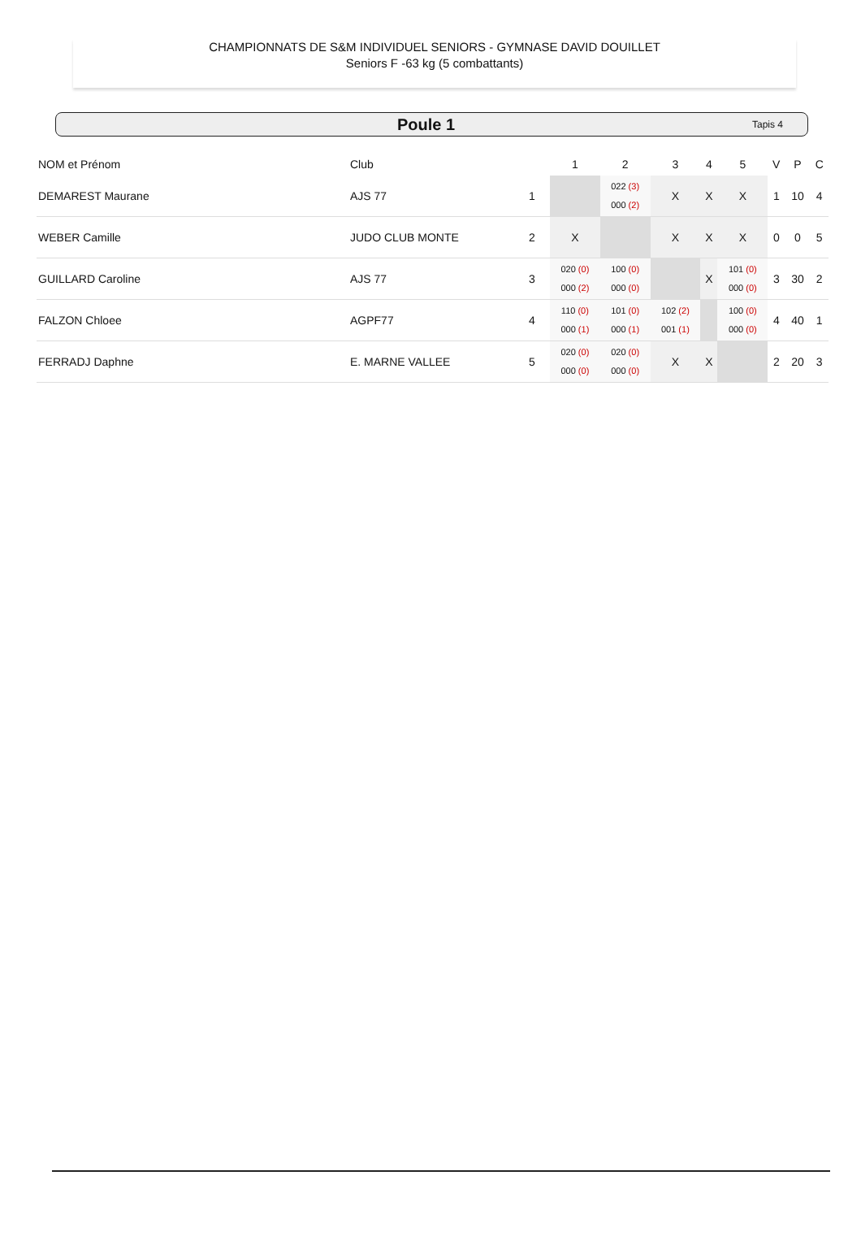CHAMPIONNATS DE S&M INDIVIDUEL SENIORS - GYMNASE DAVID DOUILLET
Seniors F -63 kg (5 combattants)
Poule 1 Tapis 4
| NOM et Prénom | Club | | 1 | 2 | 3 | 4 | 5 | V | P | C |
| --- | --- | --- | --- | --- | --- | --- | --- | --- | --- | --- |
| DEMAREST Maurane | AJS 77 | 1 | | 022 (3) 000 (2) | X | X | X | 1 | 10 | 4 |
| WEBER Camille | JUDO CLUB MONTE | 2 | X | | X | X | X | 0 | 0 | 5 |
| GUILLARD Caroline | AJS 77 | 3 | 020 (0) 000 (2) | 100 (0) 000 (0) | | X | 101 (0) 000 (0) | 3 | 30 | 2 |
| FALZON Chloee | AGPF77 | 4 | 110 (0) 000 (1) | 101 (0) 000 (1) | 102 (2) 001 (1) | | 100 (0) 000 (0) | 4 | 40 | 1 |
| FERRADJ Daphne | E. MARNE VALLEE | 5 | 020 (0) 000 (0) | 020 (0) 000 (0) | X | X | | 2 | 20 | 3 |